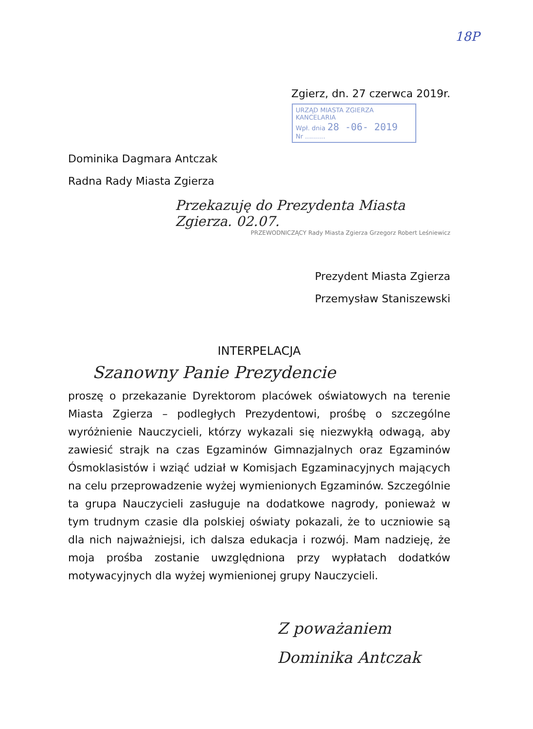18P
Zgierz, dn. 27 czerwca 2019r.
URZĄD MIASTA ZGIERZA KANCELARIA
Wpł. dnia 28 -06- 2019
Nr ..........
Dominika Dagmara Antczak
Radna Rady Miasta Zgierza
Przekazuję do Prezydenta Miasta Zgierza. 02.07.
PRZEWODNICZĄCY Rady Miasta Zgierza Grzegorz Robert Leśniewicz
Prezydent Miasta Zgierza
Przemysław Staniszewski
INTERPELACJA
Szanowny Panie Prezydencie
proszę o przekazanie Dyrektorom placówek oświatowych na terenie Miasta Zgierza – podległych Prezydentowi, prośbę o szczególne wyróżnienie Nauczycieli, którzy wykazali się niezwykłą odwagą, aby zawiesić strajk na czas Egzaminów Gimnazjalnych oraz Egzaminów Ósmoklasistów i wziąć udział w Komisjach Egzaminacyjnych mających na celu przeprowadzenie wyżej wymienionych Egzaminów. Szczególnie ta grupa Nauczycieli zasługuje na dodatkowe nagrody, ponieważ w tym trudnym czasie dla polskiej oświaty pokazali, że to uczniowie są dla nich najważniejsi, ich dalsza edukacja i rozwój. Mam nadzieję, że moja prośba zostanie uwzględniona przy wypłatach dodatków motywacyjnych dla wyżej wymienionej grupy Nauczycieli.
Z poważaniem
Dominika Antczak